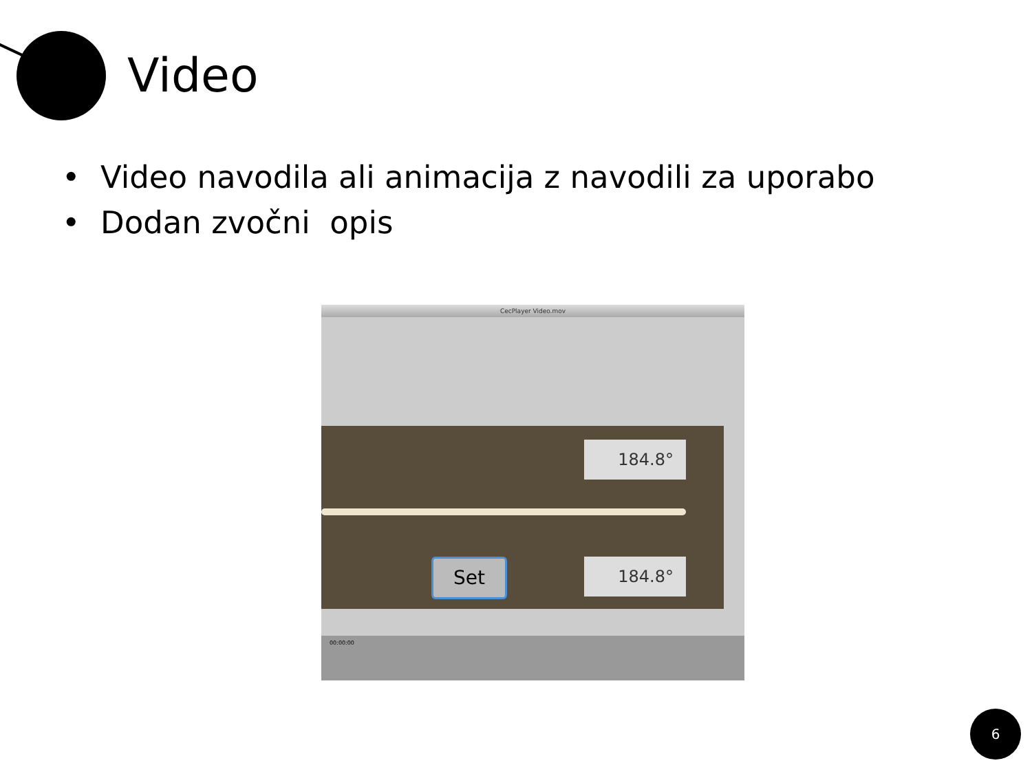Video
• Video navodila ali animacija z navodili za uporabo
• Dodan zvočni opis
CecPlayer Video.mov
184.8°
Set 184.8°
00:00:00
6